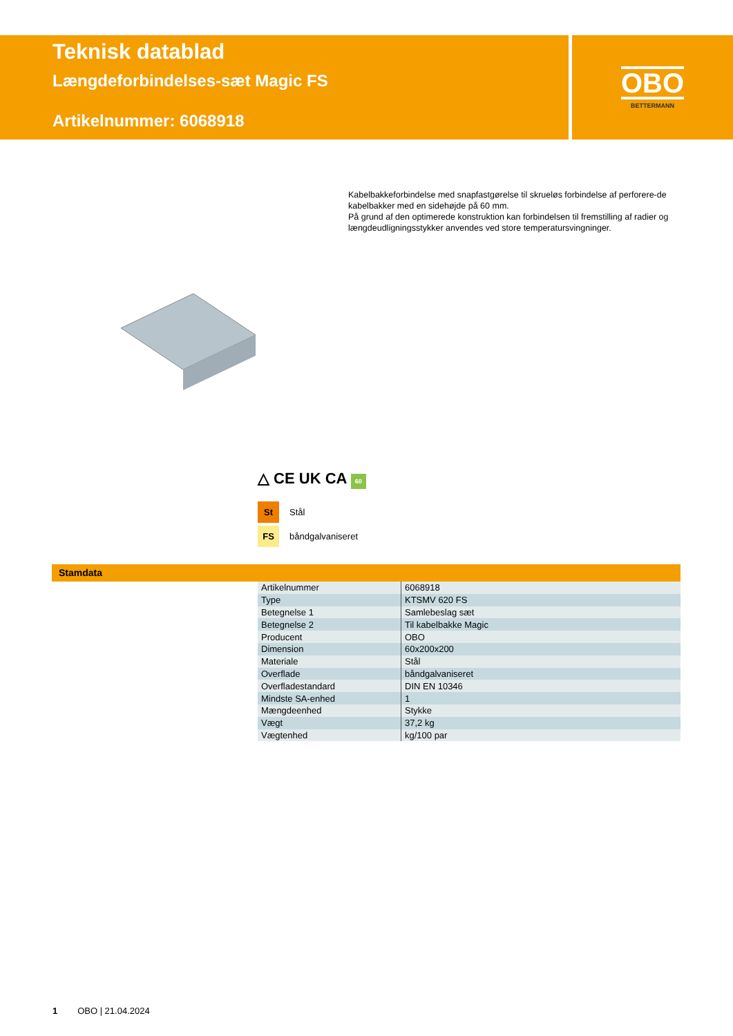Teknisk datablad
Længdeforbindelses-sæt Magic FS
Artikelnummer: 6068918
OBO
BETTERMANN
Kabelbakkeforbindelse med snapfastgørelse til skrueløs forbindelse af perforere-de kabelbakker med en sidehøjde på 60 mm.
På grund af den optimerede konstruktion kan forbindelsen til fremstilling af radier og længdeudligningsstykker anvendes ved store temperatursvingninger.
△ CE UK CA 60
St Stål
FS båndgalvaniseret
Stamdata
| Artikelnummer | 6068918 |
| Type | KTSMV 620 FS |
| Betegnelse 1 | Samlebeslag sæt |
| Betegnelse 2 | Til kabelbakke Magic |
| Producent | OBO |
| Dimension | 60x200x200 |
| Materiale | Stål |
| Overflade | båndgalvaniseret |
| Overfladestandard | DIN EN 10346 |
| Mindste SA-enhed | 1 |
| Mængdeenhed | Stykke |
| Vægt | 37,2 kg |
| Vægtenhed | kg/100 par |
1 OBO | 21.04.2024